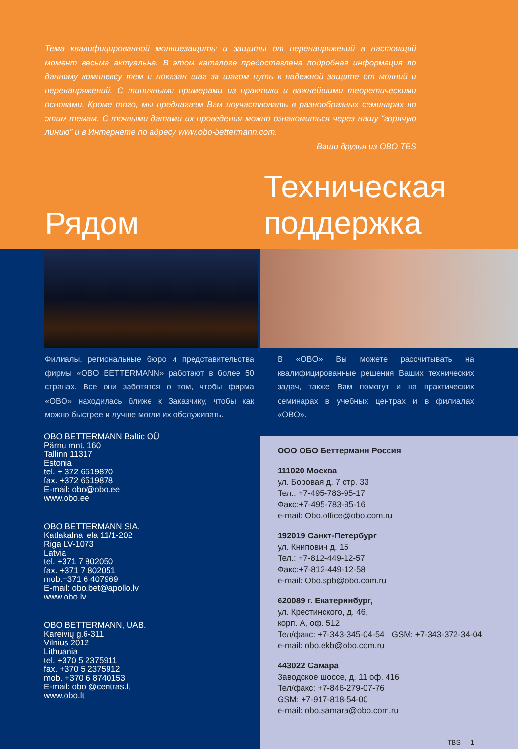Тема квалифицированной молниезащиты и защиты от перенапряжений в настоящий момент весьма актуальна. В этом каталоге предоставлена подробная информация по данному комплексу тем и показан шаг за шагом путь к надежной защите от молний и перенапряжений. С типичными примерами из практики и важнейшими теоретическими основами. Кроме того, мы предлагаем Вам поучаствовать в разнообразных семинарах по этим темам. С точными датами их проведения можно ознакомиться через нашу “горячую линию” и в Интернете по адресу www.obo-bettermann.com.
Ваши друзья из OBO TBS
Рядом
Техническая
поддержка
Филиалы, региональные бюро и представительства фирмы «OBO BETTERMANN» работают в более 50 странах. Все они заботятся о том, чтобы фирма «OBO» находилась ближе к Заказчику, чтобы как можно быстрее и лучше могли их обслуживать.
OBO BETTERMANN Baltic OÜ
Pärnu mnt. 160
Tallinn 11317
Estonia
tel. + 372 6519870
fax. +372 6519878
E-mail: obo@obo.ee
www.obo.ee
OBO BETTERMANN SIA.
Katlakalna lela 11/1-202
Riga LV-1073
Latvia
tel. +371 7 802050
fax. +371 7 802051
mob.+371 6 407969
E-mail: obo.bet@apollo.lv
www.obo.lv
OBO BETTERMANN, UAB.
Kareivių g.6-311
Vilnius 2012
Lithuania
tel. +370 5 2375911
fax. +370 5 2375912
mob. +370 6 8740153
E-mail: obo @centras.lt
www.obo.lt
В «OBO» Вы можете рассчитывать на квалифицированные решения Ваших технических задач, также Вам помогут и на практических семинарах в учебных центрах и в филиалах «OBO».
ООО ОБО Беттерманн Россия
111020 Москва
ул. Боровая д. 7 стр. 33
Тел.: +7-495-783-95-17
Факс:+7-495-783-95-16
e-mail: Obo.office@obo.com.ru
192019 Санкт-Петербург
ул. Книпович д. 15
Тел.: +7-812-449-12-57
Факс:+7-812-449-12-58
e-mail: Obo.spb@obo.com.ru
620089 г. Екатеринбург,
ул. Крестинского, д. 46,
корп. А, оф. 512
Тел/факс: +7-343-345-04-54 · GSM: +7-343-372-34-04
e-mail: obo.ekb@obo.com.ru
443022 Самара
Заводское шоссе, д. 11 оф. 416
Тел/факс: +7-846-279-07-76
GSM: +7-917-818-54-00
e-mail: obo.samara@obo.com.ru
TBS 1